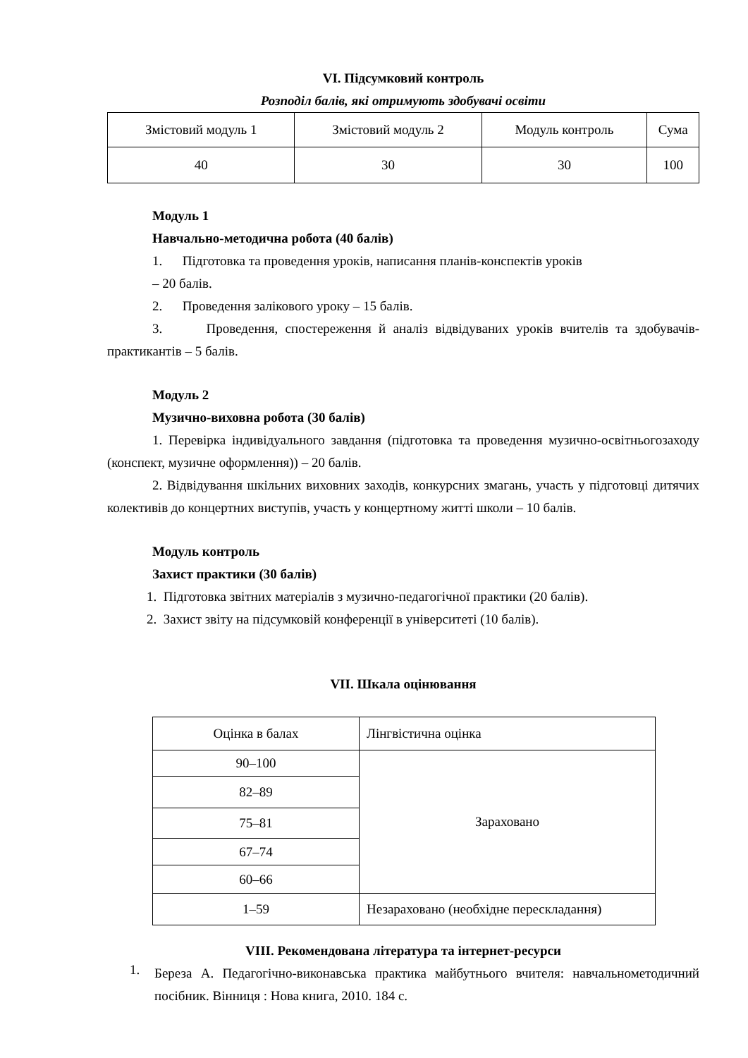VI. Підсумковий контроль
Розподіл балів, які отримують здобувачі освіти
| Змістовий модуль 1 | Змістовий модуль 2 | Модуль контроль | Сума |
| 40 | 30 | 30 | 100 |
Модуль 1
Навчально-методична робота (40 балів)
1. Підготовка та проведення уроків, написання планів-конспектів уроків
– 20 балів.
2. Проведення залікового уроку – 15 балів.
3. Проведення, спостереження й аналіз відвідуваних уроків вчителів та здобувачів-практикантів – 5 балів.
Модуль 2
Музично-виховна робота (30 балів)
1. Перевірка індивідуального завдання (підготовка та проведення музично-освітньогозаходу (конспект, музичне оформлення)) – 20 балів.
2. Відвідування шкільних виховних заходів, конкурсних змагань, участь у підготовці дитячих колективів до концертних виступів, участь у концертному житті школи – 10 балів.
Модуль контроль
Захист практики (30 балів)
1. Підготовка звітних матеріалів з музично-педагогічної практики (20 балів).
2. Захист звіту на підсумковій конференції в університеті (10 балів).
VII. Шкала оцінювання
| Оцінка в балах | Лінгвістична оцінка |
| 90–100 | Зараховано |
| 82–89 | |
| 75–81 | |
| 67–74 | |
| 60–66 | |
| 1–59 | Незараховано (необхідне перескладання) |
VIII. Рекомендована література та інтернет-ресурси
1.
Береза А. Педагогічно-виконавська практика майбутнього вчителя: навчальнометодичний посібник. Вінниця : Нова книга, 2010. 184 с.